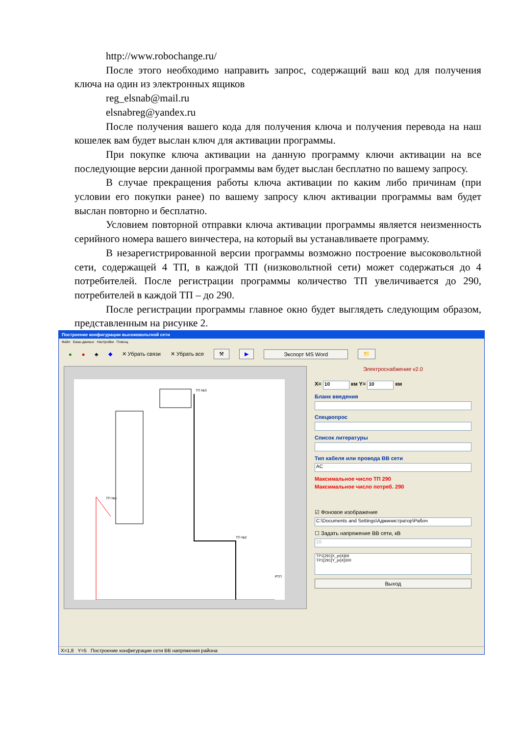http://www.robochange.ru/
После этого необходимо направить запрос, содержащий ваш код для получения ключа на один из электронных ящиков
reg_elsnab@mail.ru
elsnabreg@yandex.ru
После получения вашего кода для получения ключа и получения перевода на наш кошелек вам будет выслан ключ для активации программы.
При покупке ключа активации на данную программу ключи активации на все последующие версии данной программы вам будет выслан бесплатно по вашему запросу.
В случае прекращения работы ключа активации по каким либо причинам (при условии его покупки ранее) по вашему запросу ключ активации программы вам будет выслан повторно и бесплатно.
Условием повторной отправки ключа активации программы является неизменность серийного номера вашего винчестера, на который вы устанавливаете программу.
В незарегистрированной версии программы возможно построение высоковольтной сети, содержащей 4 ТП, в каждой ТП (низковольтной сети) может содержаться до 4 потребителей. После регистрации программы количество ТП увеличивается до 290, потребителей в каждой ТП – до 290.
После регистрации программы главное окно будет выглядеть следующим образом, представленным на рисунке 2.
Построение конфигурации высоковольтной сети
Файл Базы данных Настройки Помощ
● ● ♣ ◆ ✕ Убрать связи ✕ Убрать все ⚒ ▶ Экспорт MS Word 📁
ТП №3
ТП №1
ТП №2
РТП
Электроснабжение v2.0
X= 10 км Y= 10 км
Бланк введения
Спецвопрос
Список литературы
Тип кабеля или провода ВВ сети
AC
Максимальное число ТП 290
Максимальное число потреб. 290
☑ Фоновое изображение
C:\Documents and Settings\Администратор\Рабоч
☐ Задать напряжение ВВ сети, кВ
10
TP1[291]X_pr[4]69
TP1[291]Y_pr[4]300
Выход
X=1,8 Y=5 Построение конфигурации сети ВВ напряжения района